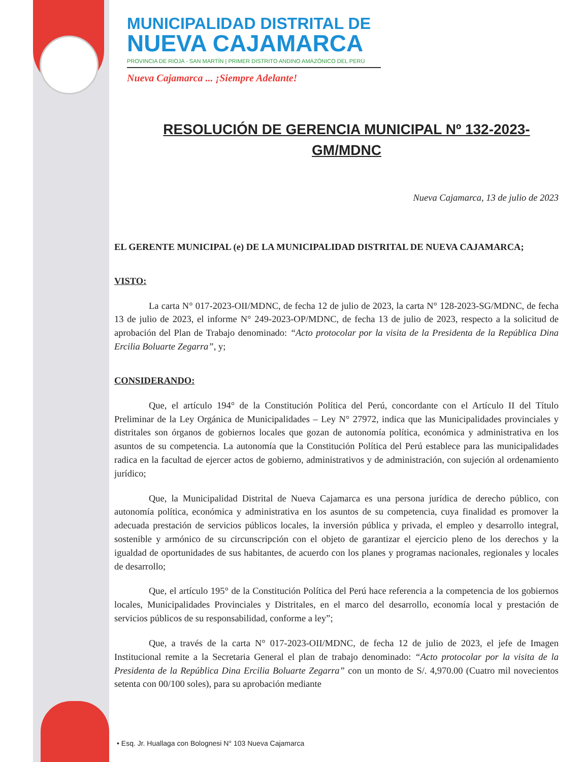MUNICIPALIDAD DISTRITAL DE
NUEVA CAJAMARCA
PROVINCIA DE RIOJA - SAN MARTÍN | PRIMER DISTRITO ANDINO AMAZÓNICO DEL PERÚ
Nueva Cajamarca ... ¡Siempre Adelante!
RESOLUCIÓN DE GERENCIA MUNICIPAL Nº 132-2023-GM/MDNC
Nueva Cajamarca, 13 de julio de 2023
EL GERENTE MUNICIPAL (e) DE LA MUNICIPALIDAD DISTRITAL DE NUEVA CAJAMARCA;
VISTO:
La carta N° 017-2023-OII/MDNC, de fecha 12 de julio de 2023, la carta N° 128-2023-SG/MDNC, de fecha 13 de julio de 2023, el informe N° 249-2023-OP/MDNC, de fecha 13 de julio de 2023, respecto a la solicitud de aprobación del Plan de Trabajo denominado: “Acto protocolar por la visita de la Presidenta de la República Dina Ercilia Boluarte Zegarra”, y;
CONSIDERANDO:
Que, el artículo 194° de la Constitución Política del Perú, concordante con el Artículo II del Título Preliminar de la Ley Orgánica de Municipalidades – Ley N° 27972, indica que las Municipalidades provinciales y distritales son órganos de gobiernos locales que gozan de autonomía política, económica y administrativa en los asuntos de su competencia. La autonomía que la Constitución Política del Perú establece para las municipalidades radica en la facultad de ejercer actos de gobierno, administrativos y de administración, con sujeción al ordenamiento jurídico;
Que, la Municipalidad Distrital de Nueva Cajamarca es una persona jurídica de derecho público, con autonomía política, económica y administrativa en los asuntos de su competencia, cuya finalidad es promover la adecuada prestación de servicios públicos locales, la inversión pública y privada, el empleo y desarrollo integral, sostenible y armónico de su circunscripción con el objeto de garantizar el ejercicio pleno de los derechos y la igualdad de oportunidades de sus habitantes, de acuerdo con los planes y programas nacionales, regionales y locales de desarrollo;
Que, el artículo 195° de la Constitución Política del Perú hace referencia a la competencia de los gobiernos locales, Municipalidades Provinciales y Distritales, en el marco del desarrollo, economía local y prestación de servicios públicos de su responsabilidad, conforme a ley”;
Que, a través de la carta N° 017-2023-OII/MDNC, de fecha 12 de julio de 2023, el jefe de Imagen Institucional remite a la Secretaria General el plan de trabajo denominado: “Acto protocolar por la visita de la Presidenta de la República Dina Ercilia Boluarte Zegarra” con un monto de S/. 4,970.00 (Cuatro mil novecientos setenta con 00/100 soles), para su aprobación mediante
• Esq. Jr. Huallaga con Bolognesi N° 103 Nueva Cajamarca